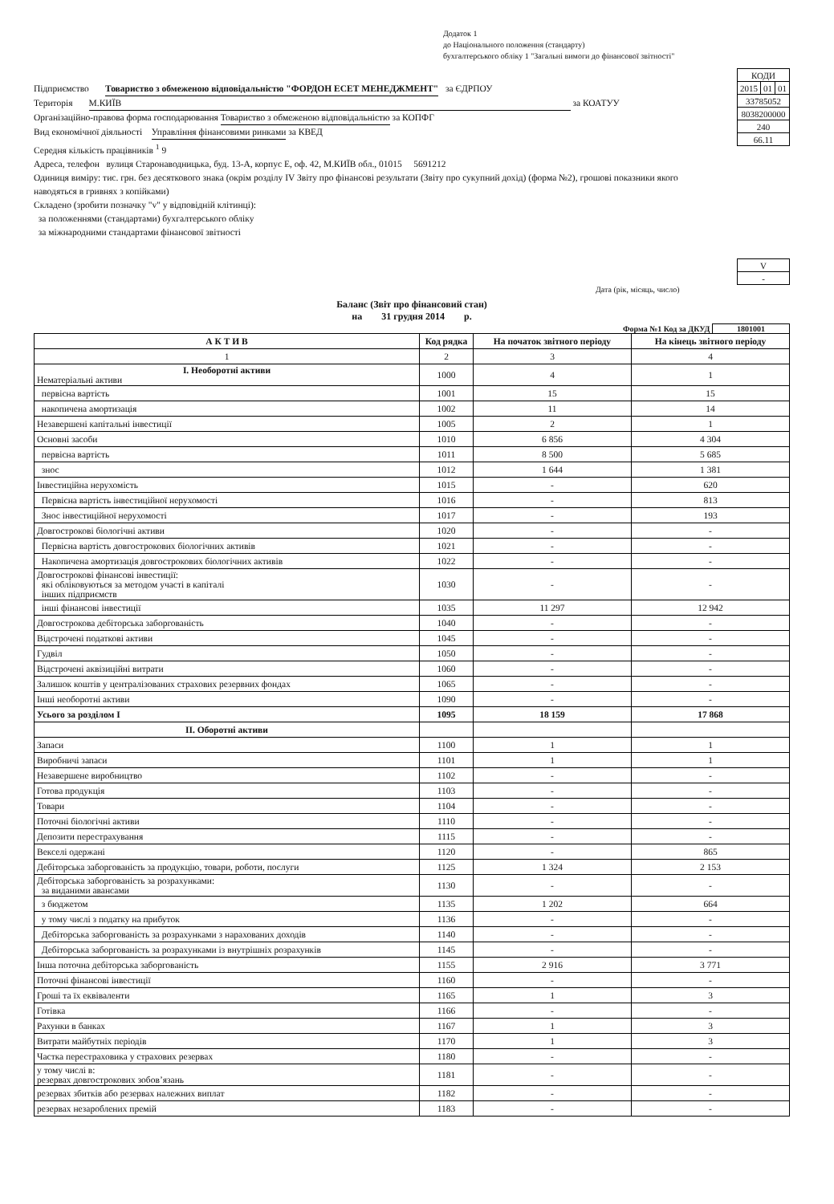Додаток 1
до Національного положення (стандарту)
бухгалтерського обліку 1 "Загальні вимоги до фінансової звітності"
Підприємство Товариство з обмеженою відповідальністю "ФОРДОН ЕСЕТ МЕНЕДЖМЕНТ" за ЄДРПОУ
Територія М.КИЇВ за КОАТУУ
Організаційно-правова форма господарювання Товариство з обмеженою відповідальністю за КОПФГ
Вид економічної діяльності Управління фінансовими ринками за КВЕД
Середня кількість працівників <sup>1</sup> 9
Адреса, телефон вулиця Старонаводницька, буд. 13-А, корпус Е, оф. 42, М.КИЇВ обл., 01015 5691212
Одиниця виміру: тис. грн. без десяткового знака (окрім розділу IV Звіту про фінансові результати (Звіту про сукупний дохід) (форма №2), грошові показники якого наводяться в гривнях з копійками)
Складено (зробити позначку "v" у відповідній клітинці):
за положеннями (стандартами) бухгалтерського обліку
за міжнародними стандартами фінансової звітності
| КОДИ | | |
| 2015 | 01 | 01 |
| 33785052 | | |
| 8038200000 | | |
| 240 | | |
| 66.11 | | |
| V | | |
| - | | |
Дата (рік, місяць, число)
Баланс (Звіт про фінансовий стан)
на 31 грудня 2014 р.
Форма №1 Код за ДКУД 1801001
| А К Т И В | Код рядка | На початок звітного періоду | На кінець звітного періоду |
| --- | --- | --- | --- |
| 1 | 2 | 3 | 4 |
| I. Необоротні активи Нематеріальні активи | 1000 | 4 | 1 |
| первісна вартість | 1001 | 15 | 15 |
| накопичена амортизація | 1002 | 11 | 14 |
| Незавершені капітальні інвестиції | 1005 | 2 | 1 |
| Основні засоби | 1010 | 6 856 | 4 304 |
| первісна вартість | 1011 | 8 500 | 5 685 |
| знос | 1012 | 1 644 | 1 381 |
| Інвестиційна нерухомість | 1015 | - | 620 |
| Первісна вартість інвестиційної нерухомості | 1016 | - | 813 |
| Знос інвестиційної нерухомості | 1017 | - | 193 |
| Довгострокові біологічні активи | 1020 | - | - |
| Первісна вартість довгострокових біологічних активів | 1021 | - | - |
| Накопичена амортизація довгострокових біологічних активів | 1022 | - | - |
| Довгострокові фінансові інвестиції: які обліковуються за методом участі в капіталі інших підприємств | 1030 | - | - |
| інші фінансові інвестиції | 1035 | 11 297 | 12 942 |
| Довгострокова дебіторська заборгованість | 1040 | - | - |
| Відстрочені податкові активи | 1045 | - | - |
| Гудвіл | 1050 | - | - |
| Відстрочені аквізиційні витрати | 1060 | - | - |
| Залишок коштів у централізованих страхових резервних фондах | 1065 | - | - |
| Інші необоротні активи | 1090 | - | - |
| Усього за розділом I | 1095 | 18 159 | 17 868 |
| II. Оборотні активи | | | |
| Запаси | 1100 | 1 | 1 |
| Виробничі запаси | 1101 | 1 | 1 |
| Незавершене виробництво | 1102 | - | - |
| Готова продукція | 1103 | - | - |
| Товари | 1104 | - | - |
| Поточні біологічні активи | 1110 | - | - |
| Депозити перестрахування | 1115 | - | - |
| Векселі одержані | 1120 | - | 865 |
| Дебіторська заборгованість за продукцію, товари, роботи, послуги | 1125 | 1 324 | 2 153 |
| Дебіторська заборгованість за розрахунками: за виданими авансами | 1130 | - | - |
| з бюджетом | 1135 | 1 202 | 664 |
| у тому числі з податку на прибуток | 1136 | - | - |
| Дебіторська заборгованість за розрахунками з нарахованих доходів | 1140 | - | - |
| Дебіторська заборгованість за розрахунками із внутрішніх розрахунків | 1145 | - | - |
| Інша поточна дебіторська заборгованість | 1155 | 2 916 | 3 771 |
| Поточні фінансові інвестиції | 1160 | - | - |
| Гроші та їх еквіваленти | 1165 | 1 | 3 |
| Готівка | 1166 | - | - |
| Рахунки в банках | 1167 | 1 | 3 |
| Витрати майбутніх періодів | 1170 | 1 | 3 |
| Частка перестраховика у страхових резервах | 1180 | - | - |
| у тому числі в: резервах довгострокових зобов’язань | 1181 | - | - |
| резервах збитків або резервах належних виплат | 1182 | - | - |
| резервах незароблених премій | 1183 | - | - |